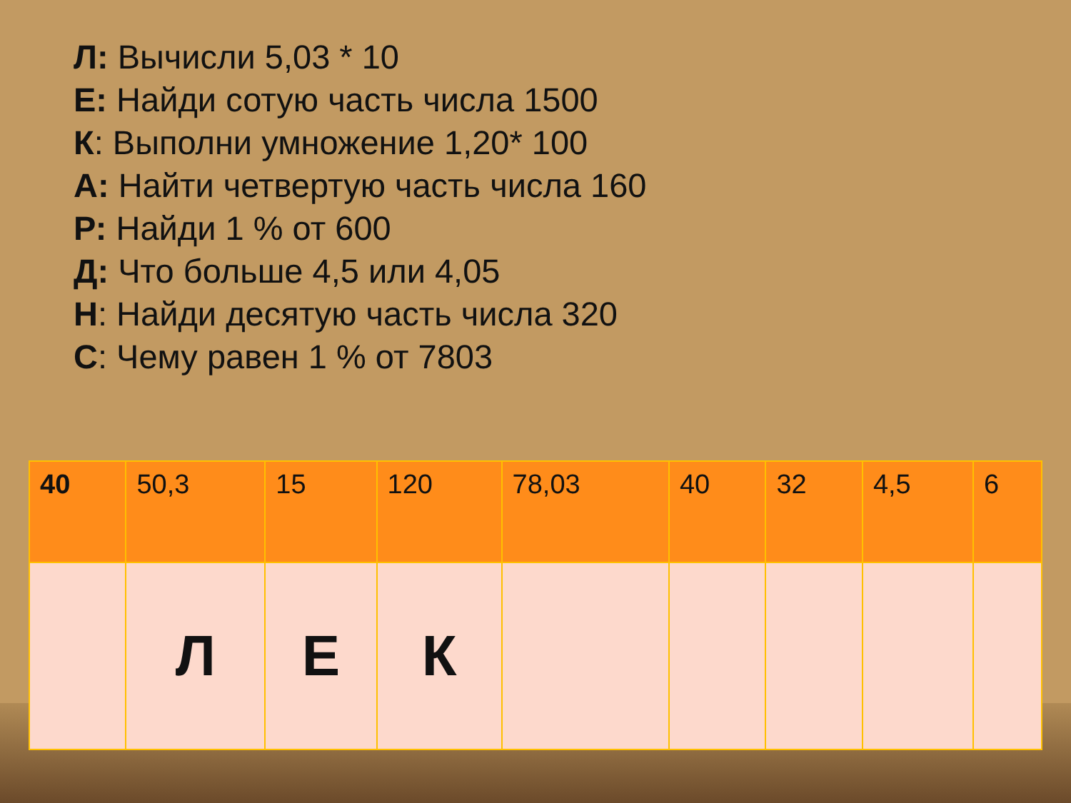Л: Вычисли 5,03 * 10
Е: Найди сотую часть числа 1500
К: Выполни умножение 1,20* 100
А: Найти четвертую часть числа 160
Р: Найди 1 % от 600
Д: Что больше 4,5 или 4,05
Н: Найди десятую часть числа 320
С: Чему равен 1 % от 7803
| 40 | 50,3 | 15 | 120 | 78,03 | 40 | 32 | 4,5 | 6 |
| | Л | Е | К | | | | | |